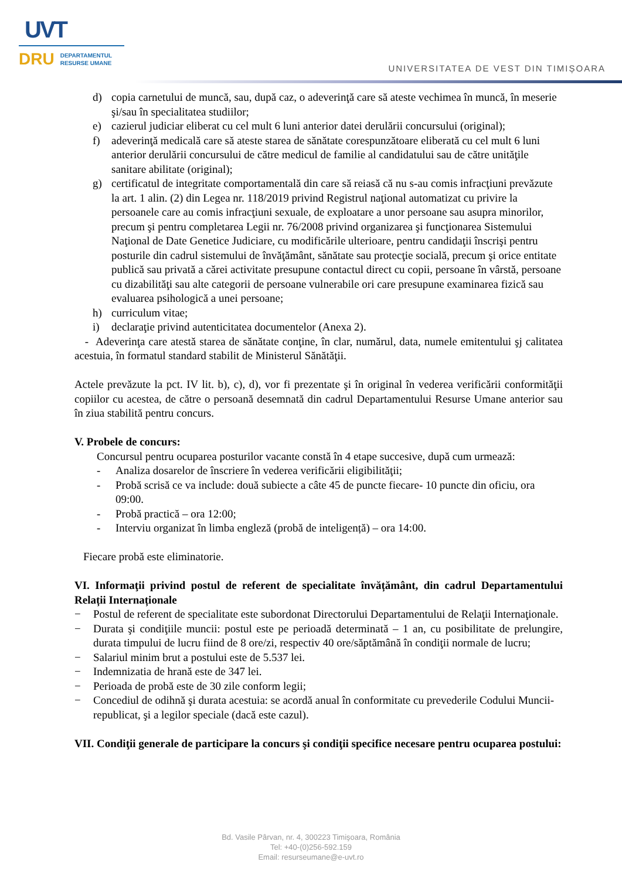UVT
DRU DEPARTAMENTUL
RESURSE UMANE
UNIVERSITATEA DE VEST DIN TIMIȘOARA
d) copia carnetului de muncă, sau, după caz, o adeverinţă care să ateste vechimea în muncă, în meserie şi/sau în specialitatea studiilor;
e) cazierul judiciar eliberat cu cel mult 6 luni anterior datei derulării concursului (original);
f) adeverinţă medicală care să ateste starea de sănătate corespunzătoare eliberată cu cel mult 6 luni anterior derulării concursului de către medicul de familie al candidatului sau de către unităţile sanitare abilitate (original);
g) certificatul de integritate comportamentală din care să reiasă că nu s-au comis infracţiuni prevăzute la art. 1 alin. (2) din Legea nr. 118/2019 privind Registrul naţional automatizat cu privire la persoanele care au comis infracţiuni sexuale, de exploatare a unor persoane sau asupra minorilor, precum şi pentru completarea Legii nr. 76/2008 privind organizarea şi funcţionarea Sistemului Naţional de Date Genetice Judiciare, cu modificările ulterioare, pentru candidaţii înscrişi pentru posturile din cadrul sistemului de învăţământ, sănătate sau protecţie socială, precum şi orice entitate publică sau privată a cărei activitate presupune contactul direct cu copii, persoane în vârstă, persoane cu dizabilităţi sau alte categorii de persoane vulnerabile ori care presupune examinarea fizică sau evaluarea psihologică a unei persoane;
h) curriculum vitae;
i) declaraţie privind autenticitatea documentelor (Anexa 2).
- Adeverinţa care atestă starea de sănătate conţine, în clar, numărul, data, numele emitentului şj calitatea acestuia, în formatul standard stabilit de Ministerul Sănătăţii.
Actele prevăzute la pct. IV lit. b), c), d), vor fi prezentate şi în original în vederea verificării conformităţii copiilor cu acestea, de către o persoană desemnată din cadrul Departamentului Resurse Umane anterior sau în ziua stabilită pentru concurs.
V. Probele de concurs:
Concursul pentru ocuparea posturilor vacante constă în 4 etape succesive, după cum urmează:
- Analiza dosarelor de înscriere în vederea verificării eligibilităţii;
- Probă scrisă ce va include: două subiecte a câte 45 de puncte fiecare- 10 puncte din oficiu, ora 09:00.
- Probă practică – ora 12:00;
- Interviu organizat în limba engleză (probă de inteligență) – ora 14:00.
Fiecare probă este eliminatorie.
VI. Informaţii privind postul de referent de specialitate învățământ, din cadrul Departamentului Relații Internaționale
− Postul de referent de specialitate este subordonat Directorului Departamentului de Relaţii Internaţionale.
− Durata şi condiţiile muncii: postul este pe perioadă determinată – 1 an, cu posibilitate de prelungire, durata timpului de lucru fiind de 8 ore/zi, respectiv 40 ore/săptămână în condiţii normale de lucru;
− Salariul minim brut a postului este de 5.537 lei.
− Indemnizatia de hrană este de 347 lei.
− Perioada de probă este de 30 zile conform legii;
− Concediul de odihnă şi durata acestuia: se acordă anual în conformitate cu prevederile Codului Muncii-republicat, şi a legilor speciale (dacă este cazul).
VII. Condiţii generale de participare la concurs şi condiţii specifice necesare pentru ocuparea postului:
Bd. Vasile Pârvan, nr. 4, 300223 Timişoara, România
Tel: +40-(0)256-592.159
Email: resurseumane@e-uvt.ro